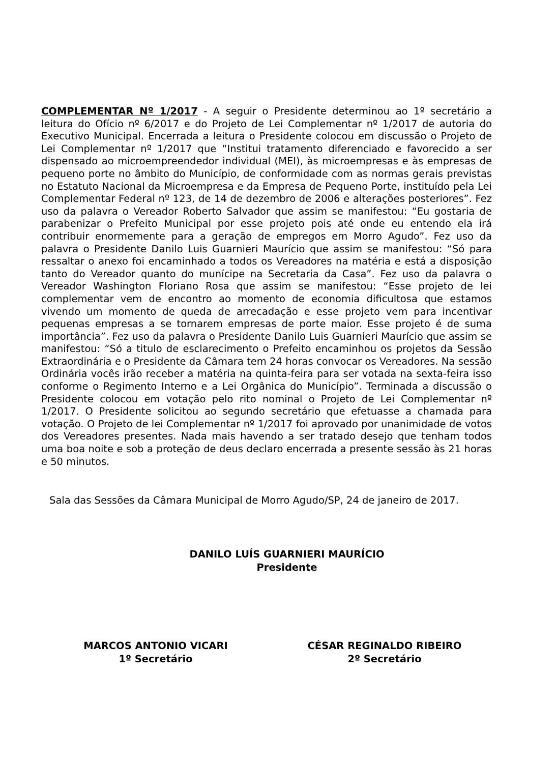COMPLEMENTAR Nº 1/2017 - A seguir o Presidente determinou ao 1º secretário a leitura do Ofício nº 6/2017 e do Projeto de Lei Complementar nº 1/2017 de autoria do Executivo Municipal. Encerrada a leitura o Presidente colocou em discussão o Projeto de Lei Complementar nº 1/2017 que “Institui tratamento diferenciado e favorecido a ser dispensado ao microempreendedor individual (MEI), às microempresas e às empresas de pequeno porte no âmbito do Município, de conformidade com as normas gerais previstas no Estatuto Nacional da Microempresa e da Empresa de Pequeno Porte, instituído pela Lei Complementar Federal nº 123, de 14 de dezembro de 2006 e alterações posteriores”. Fez uso da palavra o Vereador Roberto Salvador que assim se manifestou: “Eu gostaria de parabenizar o Prefeito Municipal por esse projeto pois até onde eu entendo ela irá contribuir enormemente para a geração de empregos em Morro Agudo”. Fez uso da palavra o Presidente Danilo Luis Guarnieri Maurício que assim se manifestou: “Só para ressaltar o anexo foi encaminhado a todos os Vereadores na matéria e está a disposição tanto do Vereador quanto do munícipe na Secretaria da Casa”. Fez uso da palavra o Vereador Washington Floriano Rosa que assim se manifestou: “Esse projeto de lei complementar vem de encontro ao momento de economia dificultosa que estamos vivendo um momento de queda de arrecadação e esse projeto vem para incentivar pequenas empresas a se tornarem empresas de porte maior. Esse projeto é de suma importância”. Fez uso da palavra o Presidente Danilo Luis Guarnieri Maurício que assim se manifestou: “Só a titulo de esclarecimento o Prefeito encaminhou os projetos da Sessão Extraordinária e o Presidente da Câmara tem 24 horas convocar os Vereadores. Na sessão Ordinária vocês irão receber a matéria na quinta-feira para ser votada na sexta-feira isso conforme o Regimento Interno e a Lei Orgânica do Município”. Terminada a discussão o Presidente colocou em votação pelo rito nominal o Projeto de Lei Complementar nº 1/2017. O Presidente solicitou ao segundo secretário que efetuasse a chamada para votação. O Projeto de lei Complementar nº 1/2017 foi aprovado por unanimidade de votos dos Vereadores presentes. Nada mais havendo a ser tratado desejo que tenham todos uma boa noite e sob a proteção de deus declaro encerrada a presente sessão às 21 horas e 50 minutos.
Sala das Sessões da Câmara Municipal de Morro Agudo/SP, 24 de janeiro de 2017.
DANILO LUÍS GUARNIERI MAURÍCIO
Presidente
MARCOS ANTONIO VICARI
1º Secretário
CÉSAR REGINALDO RIBEIRO
2º Secretário